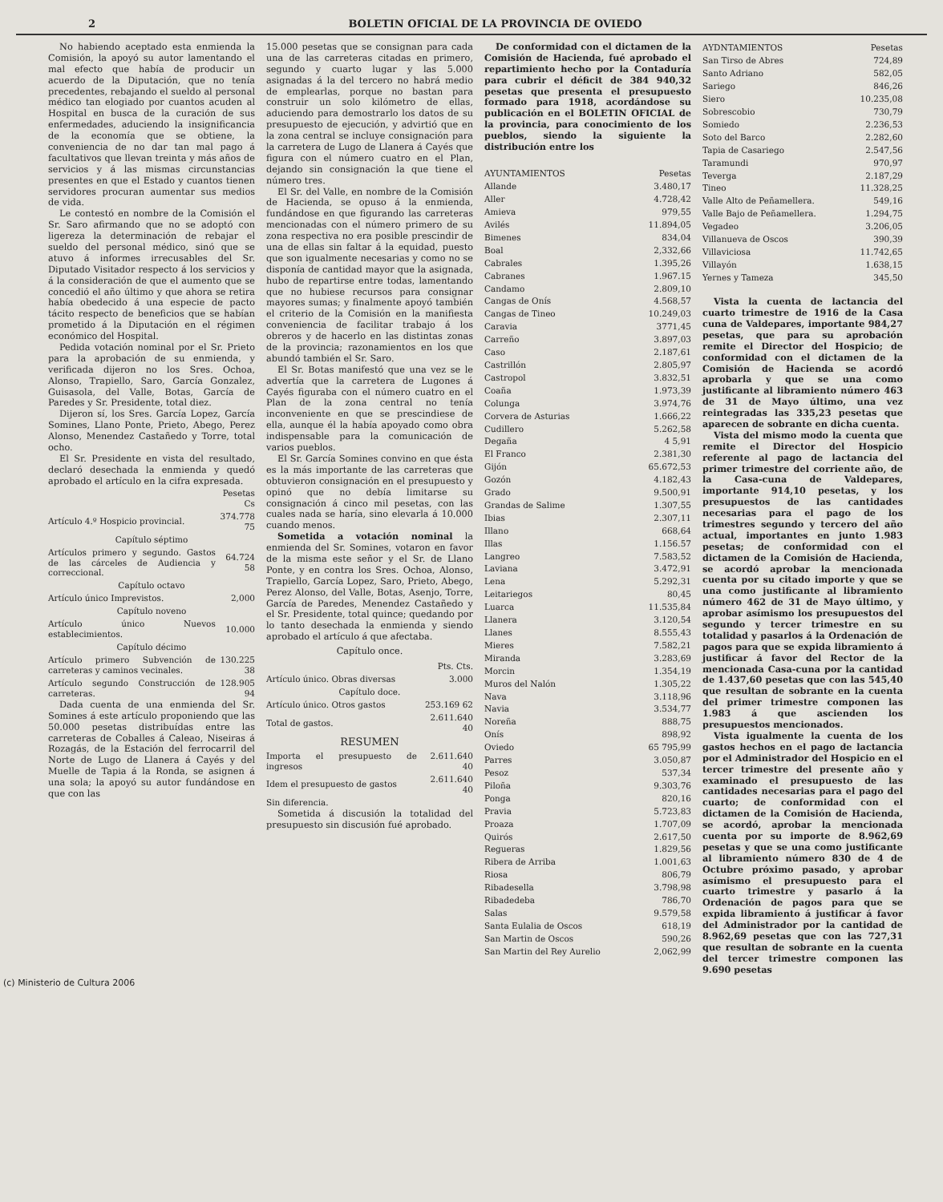2 BOLETIN OFICIAL DE LA PROVINCIA DE OVIEDO
No habiendo aceptado esta enmienda la Comisión, la apoyó su autor lamentando el mal efecto que había de producir un acuerdo de la Diputación, que no tenía precedentes, rebajando el sueldo al personal médico tan elogiado por cuantos acuden al Hospital en busca de la curación de sus enfermedades, aduciendo la insignificancia de la economía que se obtiene, la conveniencia de no dar tan mal pago á facultativos que llevan treinta y más años de servicios y á las mismas circunstancias presentes en que el Estado y cuantos tienen servidores procuran aumentar sus medios de vida.
Le contestó en nombre de la Comisión el Sr. Saro afirmando que no se adoptó con ligereza la determinación de rebajar el sueldo del personal médico, sinó que se atuvo á informes irrecusables del Sr. Diputado Visitador respecto á los servicios y á la consideración de que el aumento que se concedió el año último y que ahora se retira había obedecido á una especie de pacto tácito respecto de beneficios que se habían prometido á la Diputación en el régimen económico del Hospital.
Pedida votación nominal por el Sr. Prieto para la aprobación de su enmienda, y verificada dijeron no los Sres. Ochoa, Alonso, Trapiello, Saro, García Gonzalez, Guisasola, del Valle, Botas, García de Paredes y Sr. Presidente, total diez.
Dijeron sí, los Sres. García Lopez, García Somines, Llano Ponte, Prieto, Abego, Perez Alonso, Menendez Castañedo y Torre, total ocho.
El Sr. Presidente en vista del resultado, declaró desechada la enmienda y quedó aprobado el artículo en la cifra expresada.
| | Pesetas Cs |
| --- | --- |
| Artículo 4.º Hospicio provincial. | 374.778 75 |
| Capítulo séptimo | |
| Artículos primero y segundo. Gastos de las cárceles de Audiencia y correccional. | 64.724 58 |
| Capítulo octavo | |
| Artículo único Imprevistos. | 2,000 |
| Capítulo noveno | |
| Artículo único Nuevos establecimientos. | 10.000 |
| Capítulo décimo | |
| Artículo primero Subvención de carreteras y caminos vecinales. | 130.225 38 |
| Artículo segundo Construcción de carreteras. | 128.905 94 |
Dada cuenta de una enmienda del Sr. Somines á este artículo proponiendo que las 50.000 pesetas distribuídas entre las carreteras de Coballes á Caleao, Niseiras á Rozagás, de la Estación del ferrocarril del Norte de Lugo de Llanera á Cayés y del Muelle de Tapia á la Ronda, se asignen á una sola; la apoyó su autor fundándose en que con las
15.000 pesetas que se consignan para cada una de las carreteras citadas en primero, segundo y cuarto lugar y las 5.000 asignadas á la del tercero no habrá medio de emplearlas, porque no bastan para construir un solo kilómetro de ellas, aduciendo para demostrarlo los datos de su presupuesto de ejecución, y advirtió que en la zona central se incluye consignación para la carretera de Lugo de Llanera á Cayés que figura con el número cuatro en el Plan, dejando sin consignación la que tiene el número tres.
El Sr. del Valle, en nombre de la Comisión de Hacienda, se opuso á la enmienda, fundándose en que figurando las carreteras mencionadas con el número primero de su zona respectiva no era posible prescindir de una de ellas sin faltar á la equidad, puesto que son igualmente necesarias y como no se disponía de cantidad mayor que la asignada, hubo de repartirse entre todas, lamentando que no hubiese recursos para consignar mayores sumas; y finalmente apoyó también el criterio de la Comisión en la manifiesta conveniencia de facilitar trabajo á los obreros y de hacerlo en las distintas zonas de la provincia; razonamientos en los que abundó también el Sr. Saro.
El Sr. Botas manifestó que una vez se le advertía que la carretera de Lugones á Cayés figuraba con el número cuatro en el Plan de la zona central no tenía inconveniente en que se prescindiese de ella, aunque él la había apoyado como obra indispensable para la comunicación de varios pueblos.
El Sr. García Somines convino en que ésta es la más importante de las carreteras que obtuvieron consignación en el presupuesto y opinó que no debía limitarse su consignación á cinco mil pesetas, con las cuales nada se haría, sino elevarla á 10.000 cuando menos.
Sometida a votación nominal la enmienda del Sr. Somines, votaron en favor de la misma este señor y el Sr. de Llano Ponte, y en contra los Sres. Ochoa, Alonso, Trapiello, García Lopez, Saro, Prieto, Abego, Perez Alonso, del Valle, Botas, Asenjo, Torre, García de Paredes, Menendez Castañedo y el Sr. Presidente, total quince; quedando por lo tanto desechada la enmienda y siendo aprobado el artículo á que afectaba.
Capítulo once.
| | Pts. Cts. |
| --- | --- |
| Artículo único. Obras diversas | 3.000 |
| Capítulo doce. | |
| Artículo único. Otros gastos | 253.169 62 |
| Total de gastos. | 2.611.640 40 |
| RESUMEN | |
| Importa el presupuesto de ingresos | 2.611.640 40 |
| Idem el presupuesto de gastos | 2.611.640 40 |
| Sin diferencia. | |
Sometida á discusión la totalidad del presupuesto sin discusión fué aprobado.
De conformidad con el dictamen de la Comisión de Hacienda, fué aprobado el repartimiento hecho por la Contaduría para cubrir el déficit de 384 940,32 pesetas que presenta el presupuesto formado para 1918, acordándose su publicación en el BOLETIN OFICIAL de la provincia, para conocimiento de los pueblos, siendo la siguiente la distribución entre los
| AYUNTAMIENTOS | Pesetas |
| --- | --- |
| Allande | 3.480,17 |
| Aller | 4.728,42 |
| Amieva | 979,55 |
| Avilés | 11.894,05 |
| Bimenes | 834,04 |
| Boal | 2,332,66 |
| Cabrales | 1.395,26 |
| Cabranes | 1.967.15 |
| Candamo | 2.809,10 |
| Cangas de Onís | 4.568,57 |
| Cangas de Tineo | 10.249,03 |
| Caravia | 3771,45 |
| Carreño | 3.897,03 |
| Caso | 2.187,61 |
| Castrillón | 2.805,97 |
| Castropol | 3.832,51 |
| Coaña | 1.973,39 |
| Colunga | 3.974,76 |
| Corvera de Asturias | 1.666,22 |
| Cudillero | 5.262,58 |
| Degaña | 4 5,91 |
| El Franco | 2.381,30 |
| Gijón | 65.672,53 |
| Gozón | 4.182,43 |
| Grado | 9.500,91 |
| Grandas de Salime | 1.307,55 |
| Ibias | 2.307,11 |
| Illano | 668,64 |
| Illas | 1.156.57 |
| Langreo | 7.583,52 |
| Laviana | 3.472,91 |
| Lena | 5.292,31 |
| Leitariegos | 80,45 |
| Luarca | 11.535,84 |
| Llanera | 3.120,54 |
| Llanes | 8.555,43 |
| Mieres | 7.582,21 |
| Miranda | 3.283,69 |
| Morcin | 1.354,19 |
| Muros del Nalón | 1.305,22 |
| Nava | 3.118,96 |
| Navia | 3.534,77 |
| Noreña | 888,75 |
| Onís | 898,92 |
| Oviedo | 65 795,99 |
| Parres | 3.050,87 |
| Pesoz | 537,34 |
| Piloña | 9.303,76 |
| Ponga | 820,16 |
| Pravia | 5.723,83 |
| Proaza | 1.707,09 |
| Quirós | 2.617,50 |
| Regueras | 1.829,56 |
| Ribera de Arriba | 1.001,63 |
| Riosa | 806,79 |
| Ribadesella | 3.798,98 |
| Ribadedeba | 786,70 |
| Salas | 9.579,58 |
| Santa Eulalia de Oscos | 618,19 |
| San Martin de Oscos | 590,26 |
| San Martin del Rey Aurelio | 2,062,99 |
| AYDNTAMIENTOS | Pesetas |
| --- | --- |
| San Tirso de Abres | 724,89 |
| Santo Adriano | 582,05 |
| Sariego | 846,26 |
| Siero | 10.235,08 |
| Sobrescobio | 730,79 |
| Somiedo | 2.236,53 |
| Soto del Barco | 2.282,60 |
| Tapia de Casariego | 2.547,56 |
| Taramundi | 970,97 |
| Teverga | 2.187,29 |
| Tineo | 11.328,25 |
| Valle Alto de Peñamellera. | 549,16 |
| Valle Bajo de Peñamellera. | 1.294,75 |
| Vegadeo | 3.206,05 |
| Villanueva de Oscos | 390,39 |
| Villaviciosa | 11.742,65 |
| Villayón | 1.638,15 |
| Yernes y Tameza | 345,50 |
Vista la cuenta de lactancia del cuarto trimestre de 1916 de la Casa cuna de Valdepares, importante 984,27 pesetas, que para su aprobación remite el Director del Hospicio; de conformidad con el dictamen de la Comisión de Hacienda se acordó aprobarla y que se una como justificante al libramiento número 463 de 31 de Mayo último, una vez reintegradas las 335,23 pesetas que aparecen de sobrante en dicha cuenta.
Vista del mismo modo la cuenta que remite el Director del Hospicio referente al pago de lactancia del primer trimestre del corriente año, de la Casa-cuna de Valdepares, importante 914,10 pesetas, y los presupuestos de las cantidades necesarias para el pago de los trimestres segundo y tercero del año actual, importantes en junto 1.983 pesetas; de conformidad con el dictamen de la Comisión de Hacienda, se acordó aprobar la mencionada cuenta por su citado importe y que se una como justificante al libramiento número 462 de 31 de Mayo último, y aprobar asímismo los presupuestos del segundo y tercer trimestre en su totalidad y pasarlos á la Ordenación de pagos para que se expida libramiento á justificar á favor del Rector de la mencionada Casa-cuna por la cantidad de 1.437,60 pesetas que con las 545,40 que resultan de sobrante en la cuenta del primer trimestre componen las 1.983 á que ascienden los presupuestos mencionados.
Vista igualmente la cuenta de los gastos hechos en el pago de lactancia por el Administrador del Hospicio en el tercer trimestre del presente año y examinado el presupuesto de las cantidades necesarias para el pago del cuarto; de conformidad con el dictamen de la Comisión de Hacienda, se acordó, aprobar la mencionada cuenta por su importe de 8.962,69 pesetas y que se una como justificante al libramiento número 830 de 4 de Octubre próximo pasado, y aprobar asímismo el presupuesto para el cuarto trimestre y pasarlo á la Ordenación de pagos para que se expida libramiento á justificar á favor del Administrador por la cantidad de 8.962,69 pesetas que con las 727,31 que resultan de sobrante en la cuenta del tercer trimestre componen las 9.690 pesetas
(c) Ministerio de Cultura 2006